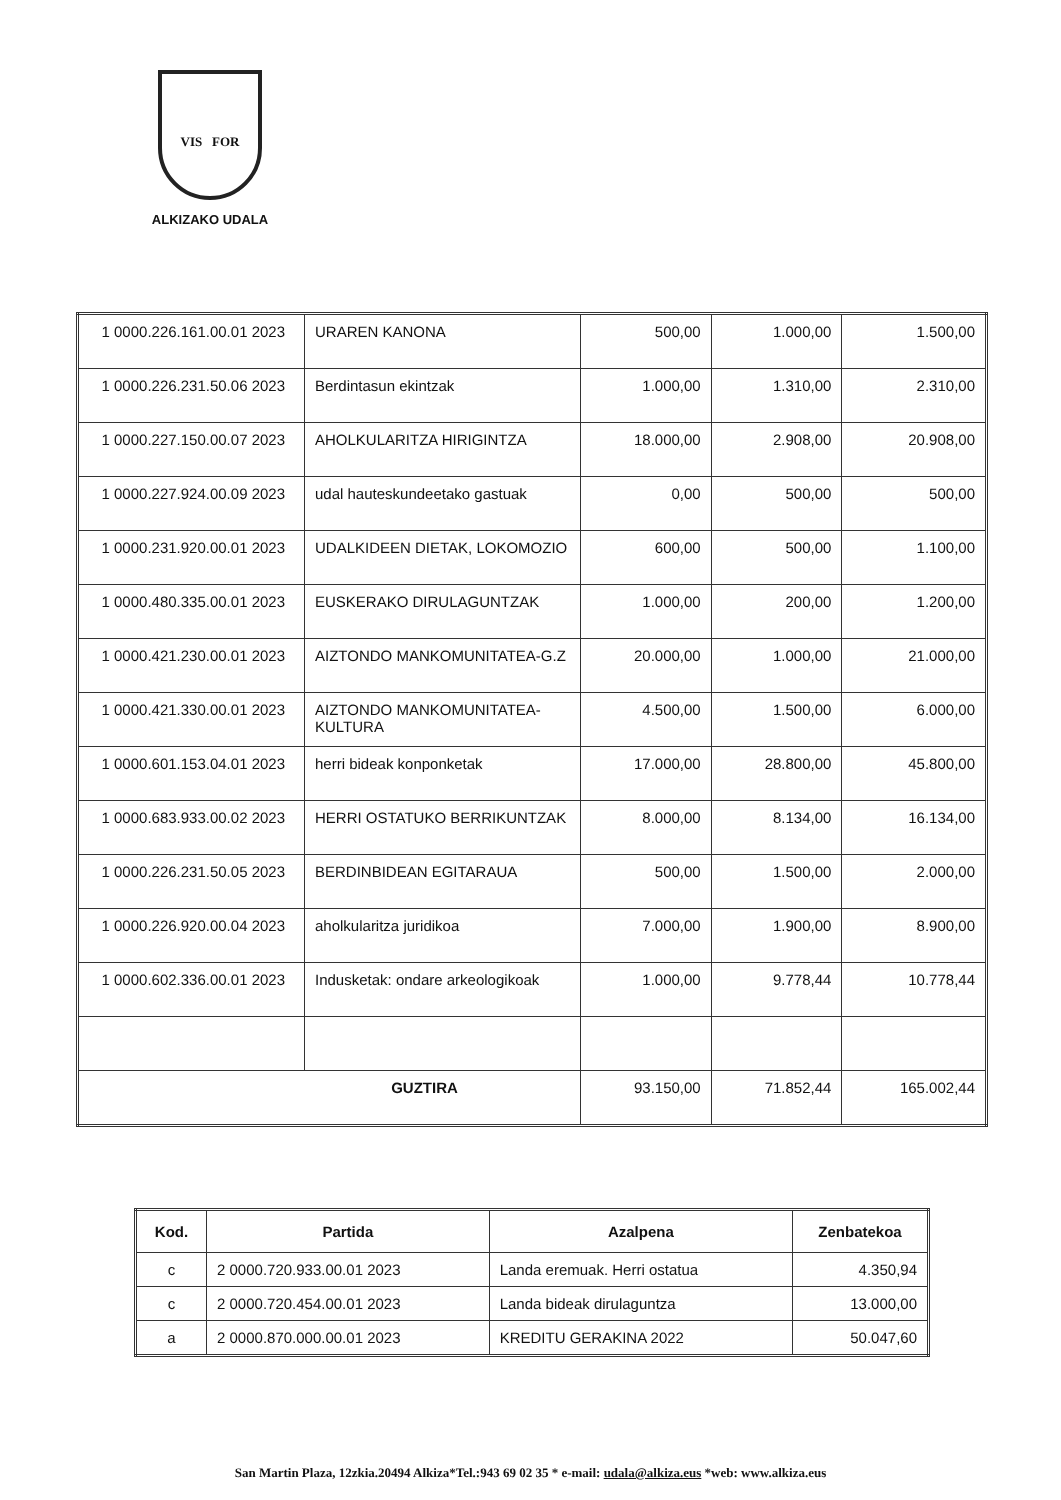VIS FOR
ALKIZAKO UDALA
| 1 0000.226.161.00.01 2023 | URAREN KANONA | 500,00 | 1.000,00 | 1.500,00 |
| 1 0000.226.231.50.06 2023 | Berdintasun ekintzak | 1.000,00 | 1.310,00 | 2.310,00 |
| 1 0000.227.150.00.07 2023 | AHOLKULARITZA HIRIGINTZA | 18.000,00 | 2.908,00 | 20.908,00 |
| 1 0000.227.924.00.09 2023 | udal hauteskundeetako gastuak | 0,00 | 500,00 | 500,00 |
| 1 0000.231.920.00.01 2023 | UDALKIDEEN DIETAK, LOKOMOZIO | 600,00 | 500,00 | 1.100,00 |
| 1 0000.480.335.00.01 2023 | EUSKERAKO DIRULAGUNTZAK | 1.000,00 | 200,00 | 1.200,00 |
| 1 0000.421.230.00.01 2023 | AIZTONDO MANKOMUNITATEA-G.Z | 20.000,00 | 1.000,00 | 21.000,00 |
| 1 0000.421.330.00.01 2023 | AIZTONDO MANKOMUNITATEA-KULTURA | 4.500,00 | 1.500,00 | 6.000,00 |
| 1 0000.601.153.04.01 2023 | herri bideak konponketak | 17.000,00 | 28.800,00 | 45.800,00 |
| 1 0000.683.933.00.02 2023 | HERRI OSTATUKO BERRIKUNTZAK | 8.000,00 | 8.134,00 | 16.134,00 |
| 1 0000.226.231.50.05 2023 | BERDINBIDEAN EGITARAUA | 500,00 | 1.500,00 | 2.000,00 |
| 1 0000.226.920.00.04 2023 | aholkularitza juridikoa | 7.000,00 | 1.900,00 | 8.900,00 |
| 1 0000.602.336.00.01 2023 | Indusketak: ondare arkeologikoak | 1.000,00 | 9.778,44 | 10.778,44 |
| GUZTIRA | | 93.150,00 | 71.852,44 | 165.002,44 |
| Kod. | Partida | Azalpena | Zenbatekoa |
| --- | --- | --- | --- |
| c | 2 0000.720.933.00.01 2023 | Landa eremuak. Herri ostatua | 4.350,94 |
| c | 2 0000.720.454.00.01 2023 | Landa bideak dirulaguntza | 13.000,00 |
| a | 2 0000.870.000.00.01 2023 | KREDITU GERAKINA 2022 | 50.047,60 |
San Martin Plaza, 12zkia.20494 Alkiza*Tel.:943 69 02 35 * e-mail: udala@alkiza.eus *web: www.alkiza.eus